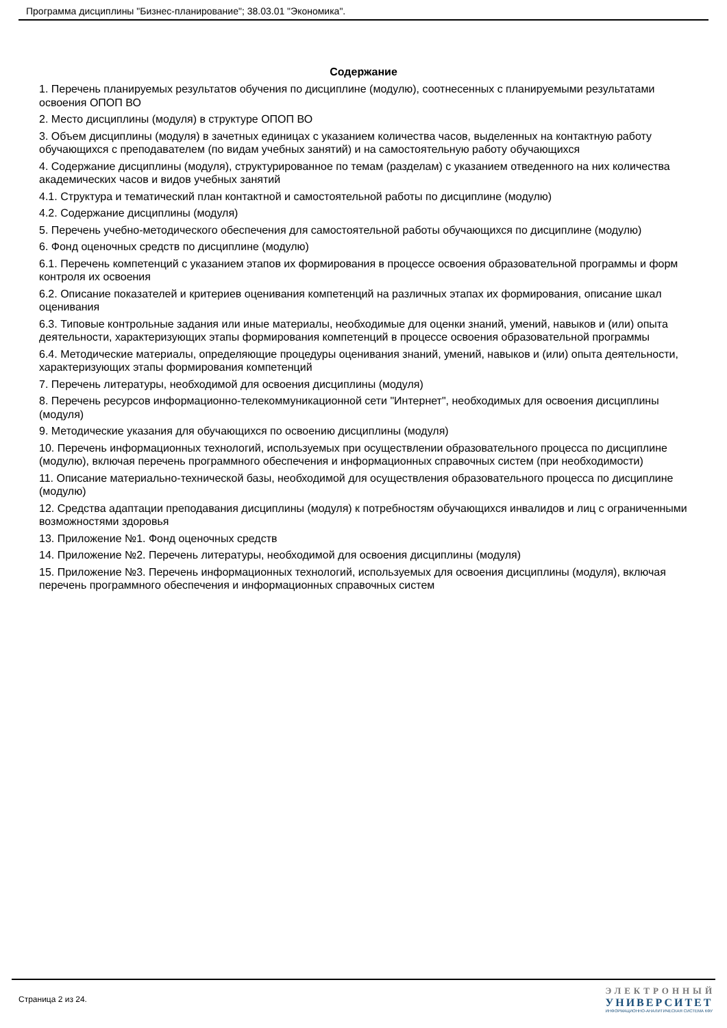Программа дисциплины "Бизнес-планирование"; 38.03.01 "Экономика".
Содержание
1. Перечень планируемых результатов обучения по дисциплине (модулю), соотнесенных с планируемыми результатами освоения ОПОП ВО
2. Место дисциплины (модуля) в структуре ОПОП ВО
3. Объем дисциплины (модуля) в зачетных единицах с указанием количества часов, выделенных на контактную работу обучающихся с преподавателем (по видам учебных занятий) и на самостоятельную работу обучающихся
4. Содержание дисциплины (модуля), структурированное по темам (разделам) с указанием отведенного на них количества академических часов и видов учебных занятий
4.1. Структура и тематический план контактной и самостоятельной работы по дисциплине (модулю)
4.2. Содержание дисциплины (модуля)
5. Перечень учебно-методического обеспечения для самостоятельной работы обучающихся по дисциплине (модулю)
6. Фонд оценочных средств по дисциплине (модулю)
6.1. Перечень компетенций с указанием этапов их формирования в процессе освоения образовательной программы и форм контроля их освоения
6.2. Описание показателей и критериев оценивания компетенций на различных этапах их формирования, описание шкал оценивания
6.3. Типовые контрольные задания или иные материалы, необходимые для оценки знаний, умений, навыков и (или) опыта деятельности, характеризующих этапы формирования компетенций в процессе освоения образовательной программы
6.4. Методические материалы, определяющие процедуры оценивания знаний, умений, навыков и (или) опыта деятельности, характеризующих этапы формирования компетенций
7. Перечень литературы, необходимой для освоения дисциплины (модуля)
8. Перечень ресурсов информационно-телекоммуникационной сети "Интернет", необходимых для освоения дисциплины (модуля)
9. Методические указания для обучающихся по освоению дисциплины (модуля)
10. Перечень информационных технологий, используемых при осуществлении образовательного процесса по дисциплине (модулю), включая перечень программного обеспечения и информационных справочных систем (при необходимости)
11. Описание материально-технической базы, необходимой для осуществления образовательного процесса по дисциплине (модулю)
12. Средства адаптации преподавания дисциплины (модуля) к потребностям обучающихся инвалидов и лиц с ограниченными возможностями здоровья
13. Приложение №1. Фонд оценочных средств
14. Приложение №2. Перечень литературы, необходимой для освоения дисциплины (модуля)
15. Приложение №3. Перечень информационных технологий, используемых для освоения дисциплины (модуля), включая перечень программного обеспечения и информационных справочных систем
Страница 2 из 24.
ЭЛЕКТРОННЫЙ
УНИВЕРСИТЕТ
ИНФОРМАЦИОННО-АНАЛИТИЧЕСКАЯ СИСТЕМА КФУ